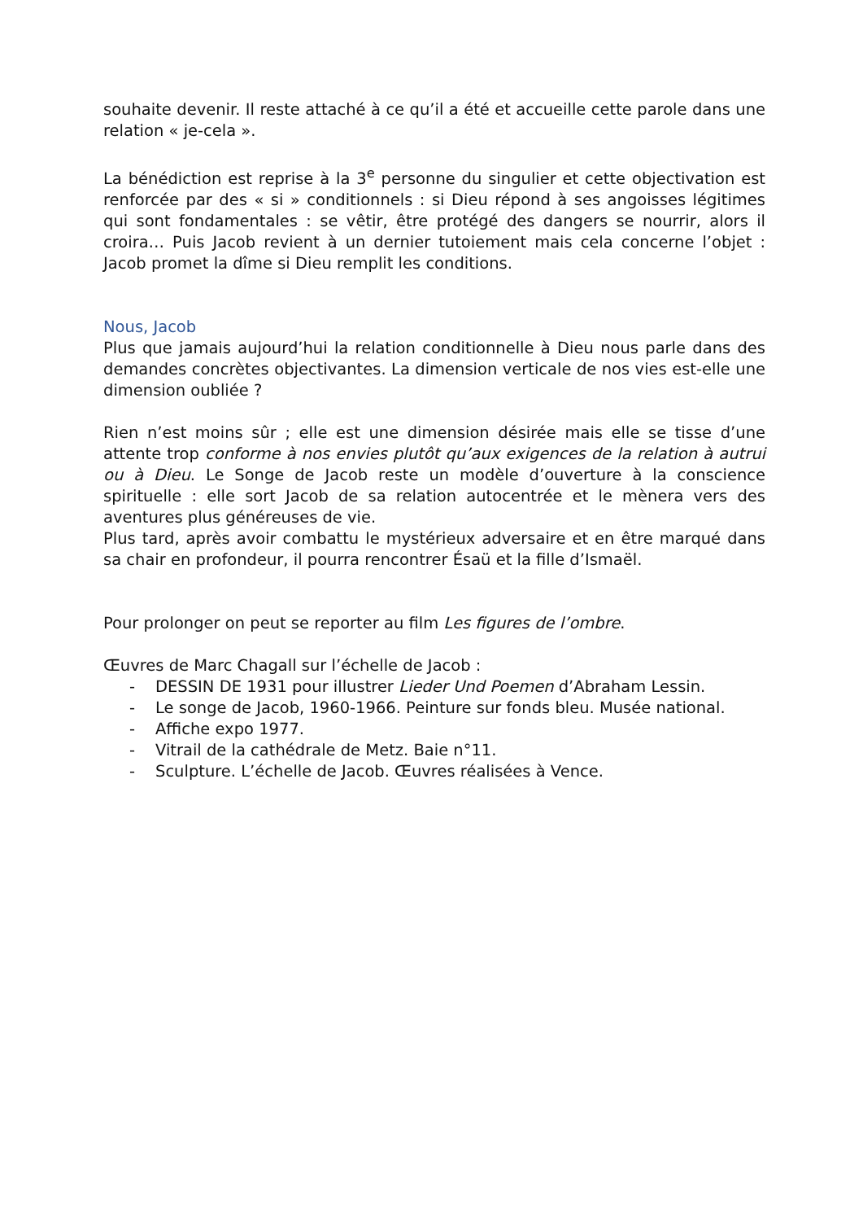souhaite devenir. Il reste attaché à ce qu’il a été et accueille cette parole dans une relation « je-cela ».
La bénédiction est reprise à la 3<sup>e</sup> personne du singulier et cette objectivation est renforcée par des « si » conditionnels : si Dieu répond à ses angoisses légitimes qui sont fondamentales : se vêtir, être protégé des dangers se nourrir, alors il croira… Puis Jacob revient à un dernier tutoiement mais cela concerne l’objet : Jacob promet la dîme si Dieu remplit les conditions.
Nous, Jacob
Plus que jamais aujourd’hui la relation conditionnelle à Dieu nous parle dans des demandes concrètes objectivantes. La dimension verticale de nos vies est-elle une dimension oubliée ?
Rien n’est moins sûr ; elle est une dimension désirée mais elle se tisse d’une attente trop conforme à nos envies plutôt qu’aux exigences de la relation à autrui ou à Dieu. Le Songe de Jacob reste un modèle d’ouverture à la conscience spirituelle : elle sort Jacob de sa relation autocentrée et le mènera vers des aventures plus généreuses de vie.
Plus tard, après avoir combattu le mystérieux adversaire et en être marqué dans sa chair en profondeur, il pourra rencontrer Ésaü et la fille d’Ismaël.
Pour prolonger on peut se reporter au film Les figures de l’ombre.
Œuvres de Marc Chagall sur l’échelle de Jacob :
- DESSIN DE 1931 pour illustrer Lieder Und Poemen d’Abraham Lessin.
- Le songe de Jacob, 1960-1966. Peinture sur fonds bleu. Musée national.
- Affiche expo 1977.
- Vitrail de la cathédrale de Metz. Baie n°11.
- Sculpture. L’échelle de Jacob. Œuvres réalisées à Vence.